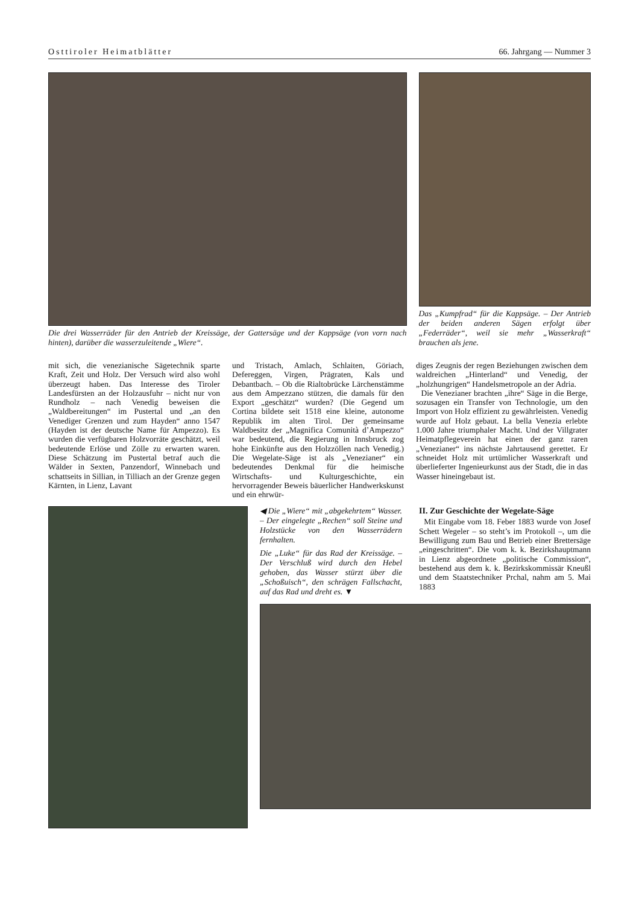Osttiroler Heimatblätter 66. Jahrgang — Nummer 3
Die drei Wasserräder für den Antrieb der Kreissäge, der Gattersäge und der Kappsäge (von vorn nach hinten), darüber die wasserzuleitende „Wiere“.
Das „Kumpfrad“ für die Kappsäge. – Der Antrieb der beiden anderen Sägen erfolgt über „Federräder“, weil sie mehr „Wasserkraft“ brauchen als jene.
mit sich, die venezianische Sägetechnik sparte Kraft, Zeit und Holz. Der Versuch wird also wohl überzeugt haben. Das Interesse des Tiroler Landesfürsten an der Holzausfuhr – nicht nur von Rundholz – nach Venedig beweisen die „Waldbereitungen“ im Pustertal und „an den Venediger Grenzen und zum Hayden“ anno 1547 (Hayden ist der deutsche Name für Ampezzo). Es wurden die verfügbaren Holzvorräte geschätzt, weil bedeutende Erlöse und Zölle zu erwarten waren. Diese Schätzung im Pustertal betraf auch die Wälder in Sexten, Panzendorf, Winnebach und schattseits in Sillian, in Tilliach an der Grenze gegen Kärnten, in Lienz, Lavant
und Tristach, Amlach, Schlaiten, Göriach, Defereggen, Virgen, Prägraten, Kals und Debantbach. – Ob die Rialtobrücke Lärchenstämme aus dem Ampezzano stützen, die damals für den Export „geschätzt“ wurden? (Die Gegend um Cortina bildete seit 1518 eine kleine, autonome Republik im alten Tirol. Der gemeinsame Waldbesitz der „Magnifica Comunità d’Ampezzo“ war bedeutend, die Regierung in Innsbruck zog hohe Einkünfte aus den Holzzöllen nach Venedig.) Die Wegelate-Säge ist als „Venezianer“ ein bedeutendes Denkmal für die heimische Wirtschafts- und Kulturgeschichte, ein hervorragender Beweis bäuerlicher Handwerkskunst und ein ehrwür-
diges Zeugnis der regen Beziehungen zwischen dem waldreichen „Hinterland“ und Venedig, der „holzhungrigen“ Handelsmetropole an der Adria.
Die Venezianer brachten „ihre“ Säge in die Berge, sozusagen ein Transfer von Technologie, um den Import von Holz effizient zu gewährleisten. Venedig wurde auf Holz gebaut. La bella Venezia erlebte 1.000 Jahre triumphaler Macht. Und der Villgrater Heimatpflegeverein hat einen der ganz raren „Venezianer“ ins nächste Jahrtausend gerettet. Er schneidet Holz mit urtümlicher Wasserkraft und überlieferter Ingenieurkunst aus der Stadt, die in das Wasser hineingebaut ist.
◀ Die „Wiere“ mit „abgekehrtem“ Wasser. – Der eingelegte „Rechen“ soll Steine und Holzstücke von den Wasserrädern fernhalten.
Die „Luke“ für das Rad der Kreissäge. – Der Verschluß wird durch den Hebel gehoben, das Wasser stürzt über die „Schoßuisch“, den schrägen Fallschacht, auf das Rad und dreht es. ▼
II. Zur Geschichte der Wegelate-Säge
Mit Eingabe vom 18. Feber 1883 wurde von Josef Schett Wegeler – so steht’s im Protokoll –, um die Bewilligung zum Bau und Betrieb einer Brettersäge „eingeschritten“. Die vom k. k. Bezirkshauptmann in Lienz abgeordnete „politische Commission“, bestehend aus dem k. k. Bezirkskommissär Kneußl und dem Staatstechniker Prchal, nahm am 5. Mai 1883